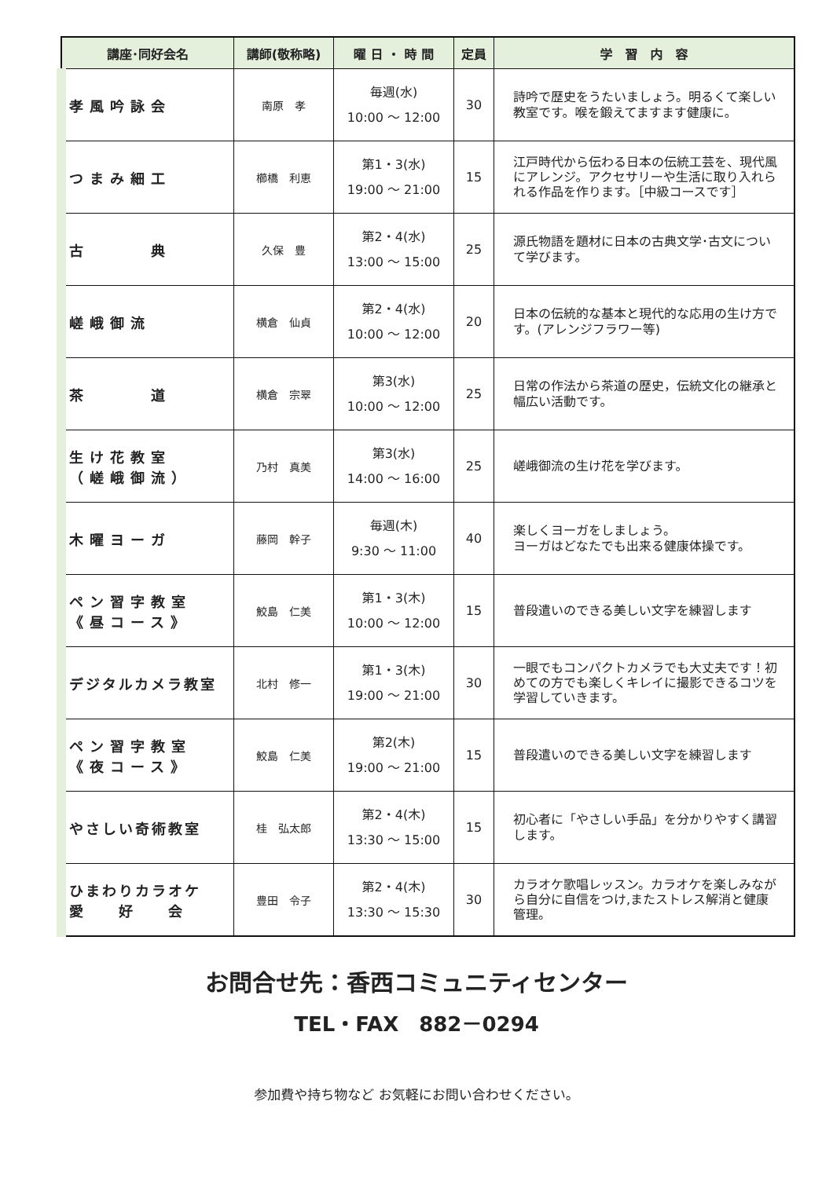| 講座･同好会名 | 講師(敬称略) | 曜 日 ・ 時 間 | 定員 | 学 習 内 容 |
| --- | --- | --- | --- | --- |
| 孝風吟詠会 | 南原 孝 | 毎週(水) 10:00 ～ 12:00 | 30 | 詩吟で歴史をうたいましょう。明るくて楽しい教室です。喉を鍛えてますます健康に。 |
| つまみ細工 | 櫛橋 利恵 | 第1・3(水) 19:00 ～ 21:00 | 15 | 江戸時代から伝わる日本の伝統工芸を、現代風にアレンジ。アクセサリーや生活に取り入れられる作品を作ります。［中級コースです］ |
| 古 典 | 久保 豊 | 第2・4(水) 13:00 ～ 15:00 | 25 | 源氏物語を題材に日本の古典文学･古文について学びます。 |
| 嵯峨御流 | 横倉 仙貞 | 第2・4(水) 10:00 ～ 12:00 | 20 | 日本の伝統的な基本と現代的な応用の生け方です。(アレンジフラワー等) |
| 茶 道 | 横倉 宗翠 | 第3(水) 10:00 ～ 12:00 | 25 | 日常の作法から茶道の歴史，伝統文化の継承と幅広い活動です。 |
| 生け花教室 （嵯峨御流） | 乃村 真美 | 第3(水) 14:00 ～ 16:00 | 25 | 嵯峨御流の生け花を学びます。 |
| 木曜ヨーガ | 藤岡 幹子 | 毎週(木) 9:30 ～ 11:00 | 40 | 楽しくヨーガをしましょう。 ヨーガはどなたでも出来る健康体操です。 |
| ペン習字教室 《昼コース》 | 鮫島 仁美 | 第1・3(木) 10:00 ～ 12:00 | 15 | 普段遣いのできる美しい文字を練習します |
| デジタルカメラ教室 | 北村 修一 | 第1・3(木) 19:00 ～ 21:00 | 30 | 一眼でもコンパクトカメラでも大丈夫です！初めての方でも楽しくキレイに撮影できるコツを学習していきます。 |
| ペン習字教室 《夜コース》 | 鮫島 仁美 | 第2(木) 19:00 ～ 21:00 | 15 | 普段遣いのできる美しい文字を練習します |
| やさしい奇術教室 | 桂 弘太郎 | 第2・4(木) 13:30 ～ 15:00 | 15 | 初心者に「やさしい手品」を分かりやすく講習します。 |
| ひまわりカラオケ 愛 好 会 | 豊田 令子 | 第2・4(木) 13:30 ～ 15:30 | 30 | カラオケ歌唱レッスン。カラオケを楽しみながら自分に自信をつけ,またストレス解消と健康管理。 |
お問合せ先：香西コミュニティセンター
TEL・FAX　882－0294
参加費や持ち物など お気軽にお問い合わせください。